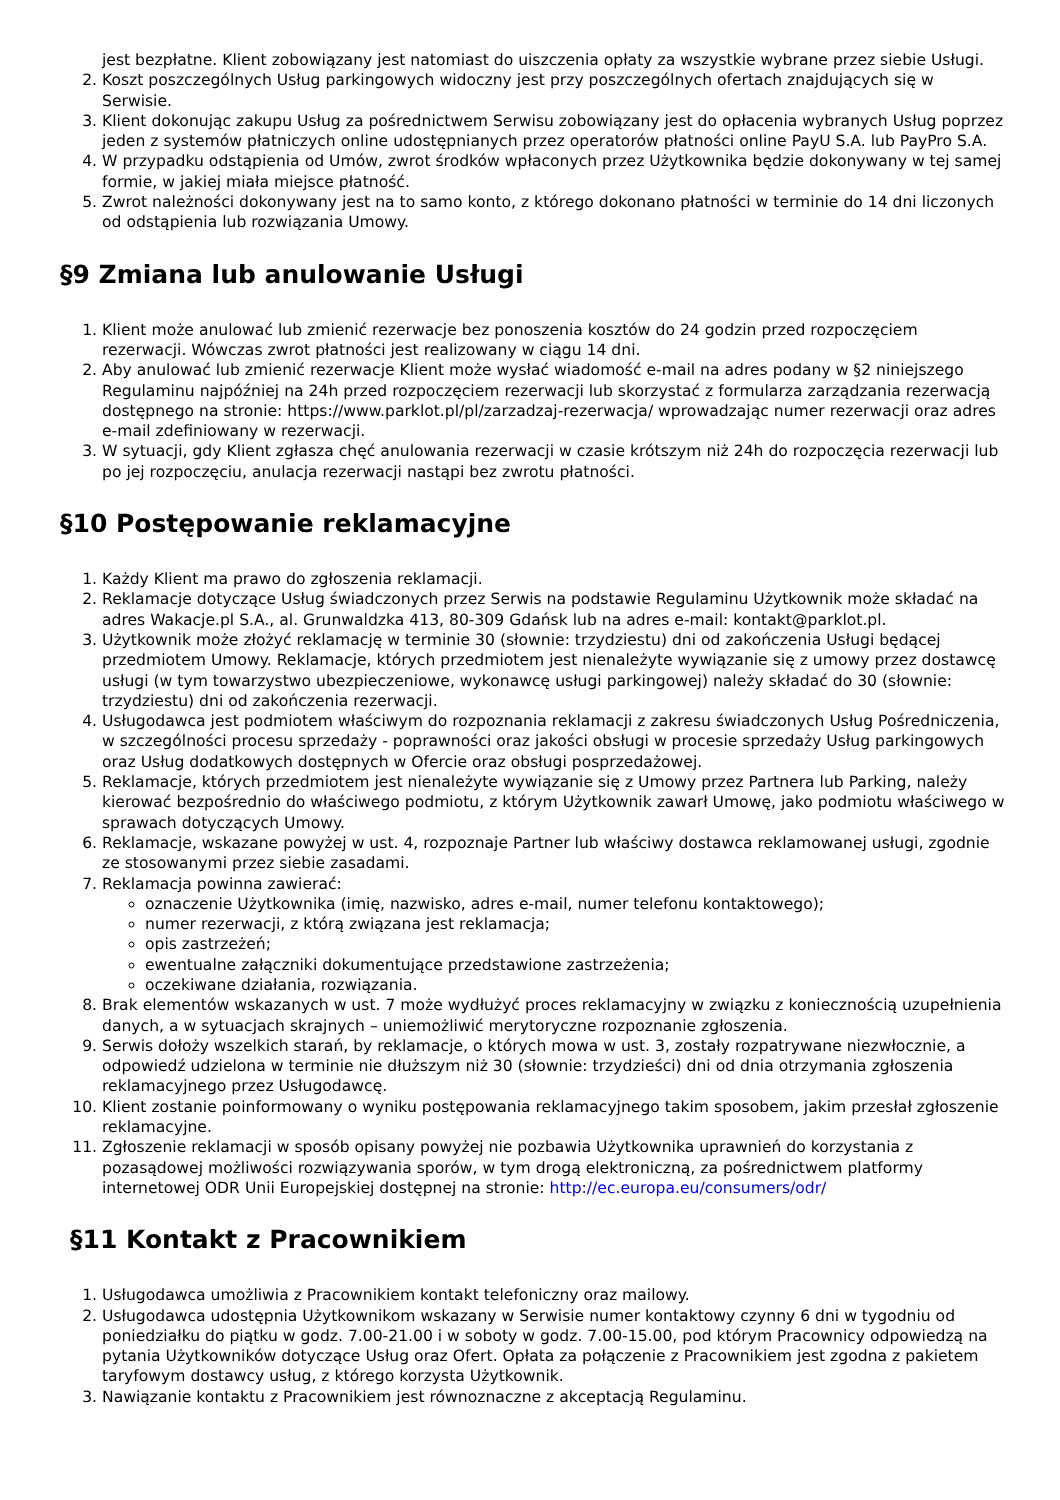jest bezpłatne. Klient zobowiązany jest natomiast do uiszczenia opłaty za wszystkie wybrane przez siebie Usługi.
2. Koszt poszczególnych Usług parkingowych widoczny jest przy poszczególnych ofertach znajdujących się w Serwisie.
3. Klient dokonując zakupu Usług za pośrednictwem Serwisu zobowiązany jest do opłacenia wybranych Usług poprzez jeden z systemów płatniczych online udostępnianych przez operatorów płatności online PayU S.A. lub PayPro S.A.
4. W przypadku odstąpienia od Umów, zwrot środków wpłaconych przez Użytkownika będzie dokonywany w tej samej formie, w jakiej miała miejsce płatność.
5. Zwrot należności dokonywany jest na to samo konto, z którego dokonano płatności w terminie do 14 dni liczonych od odstąpienia lub rozwiązania Umowy.
§9 Zmiana lub anulowanie Usługi
1. Klient może anulować lub zmienić rezerwacje bez ponoszenia kosztów do 24 godzin przed rozpoczęciem rezerwacji. Wówczas zwrot płatności jest realizowany w ciągu 14 dni.
2. Aby anulować lub zmienić rezerwacje Klient może wysłać wiadomość e-mail na adres podany w §2 niniejszego Regulaminu najpóźniej na 24h przed rozpoczęciem rezerwacji lub skorzystać z formularza zarządzania rezerwacją dostępnego na stronie: https://www.parklot.pl/pl/zarzadzaj-rezerwacja/ wprowadzając numer rezerwacji oraz adres e-mail zdefiniowany w rezerwacji.
3. W sytuacji, gdy Klient zgłasza chęć anulowania rezerwacji w czasie krótszym niż 24h do rozpoczęcia rezerwacji lub po jej rozpoczęciu, anulacja rezerwacji nastąpi bez zwrotu płatności.
§10 Postępowanie reklamacyjne
1. Każdy Klient ma prawo do zgłoszenia reklamacji.
2. Reklamacje dotyczące Usług świadczonych przez Serwis na podstawie Regulaminu Użytkownik może składać na adres Wakacje.pl S.A., al. Grunwaldzka 413, 80-309 Gdańsk lub na adres e-mail: kontakt@parklot.pl.
3. Użytkownik może złożyć reklamację w terminie 30 (słownie: trzydziestu) dni od zakończenia Usługi będącej przedmiotem Umowy. Reklamacje, których przedmiotem jest nienależyte wywiązanie się z umowy przez dostawcę usługi (w tym towarzystwo ubezpieczeniowe, wykonawcę usługi parkingowej) należy składać do 30 (słownie: trzydziestu) dni od zakończenia rezerwacji.
4. Usługodawca jest podmiotem właściwym do rozpoznania reklamacji z zakresu świadczonych Usług Pośredniczenia, w szczególności procesu sprzedaży - poprawności oraz jakości obsługi w procesie sprzedaży Usług parkingowych oraz Usług dodatkowych dostępnych w Ofercie oraz obsługi posprzedażowej.
5. Reklamacje, których przedmiotem jest nienależyte wywiązanie się z Umowy przez Partnera lub Parking, należy kierować bezpośrednio do właściwego podmiotu, z którym Użytkownik zawarł Umowę, jako podmiotu właściwego w sprawach dotyczących Umowy.
6. Reklamacje, wskazane powyżej w ust. 4, rozpoznaje Partner lub właściwy dostawca reklamowanej usługi, zgodnie ze stosowanymi przez siebie zasadami.
7. Reklamacja powinna zawierać:
oznaczenie Użytkownika (imię, nazwisko, adres e-mail, numer telefonu kontaktowego);
numer rezerwacji, z którą związana jest reklamacja;
opis zastrzeżeń;
ewentualne załączniki dokumentujące przedstawione zastrzeżenia;
oczekiwane działania, rozwiązania.
8. Brak elementów wskazanych w ust. 7 może wydłużyć proces reklamacyjny w związku z koniecznością uzupełnienia danych, a w sytuacjach skrajnych – uniemożliwić merytoryczne rozpoznanie zgłoszenia.
9. Serwis dołoży wszelkich starań, by reklamacje, o których mowa w ust. 3, zostały rozpatrywane niezwłocznie, a odpowiedź udzielona w terminie nie dłuższym niż 30 (słownie: trzydzieści) dni od dnia otrzymania zgłoszenia reklamacyjnego przez Usługodawcę.
10. Klient zostanie poinformowany o wyniku postępowania reklamacyjnego takim sposobem, jakim przesłał zgłoszenie reklamacyjne.
11. Zgłoszenie reklamacji w sposób opisany powyżej nie pozbawia Użytkownika uprawnień do korzystania z pozasądowej możliwości rozwiązywania sporów, w tym drogą elektroniczną, za pośrednictwem platformy internetowej ODR Unii Europejskiej dostępnej na stronie: http://ec.europa.eu/consumers/odr/
§11 Kontakt z Pracownikiem
1. Usługodawca umożliwia z Pracownikiem kontakt telefoniczny oraz mailowy.
2. Usługodawca udostępnia Użytkownikom wskazany w Serwisie numer kontaktowy czynny 6 dni w tygodniu od poniedziałku do piątku w godz. 7.00-21.00 i w soboty w godz. 7.00-15.00, pod którym Pracownicy odpowiedzą na pytania Użytkowników dotyczące Usług oraz Ofert. Opłata za połączenie z Pracownikiem jest zgodna z pakietem taryfowym dostawcy usług, z którego korzysta Użytkownik.
3. Nawiązanie kontaktu z Pracownikiem jest równoznaczne z akceptacją Regulaminu.